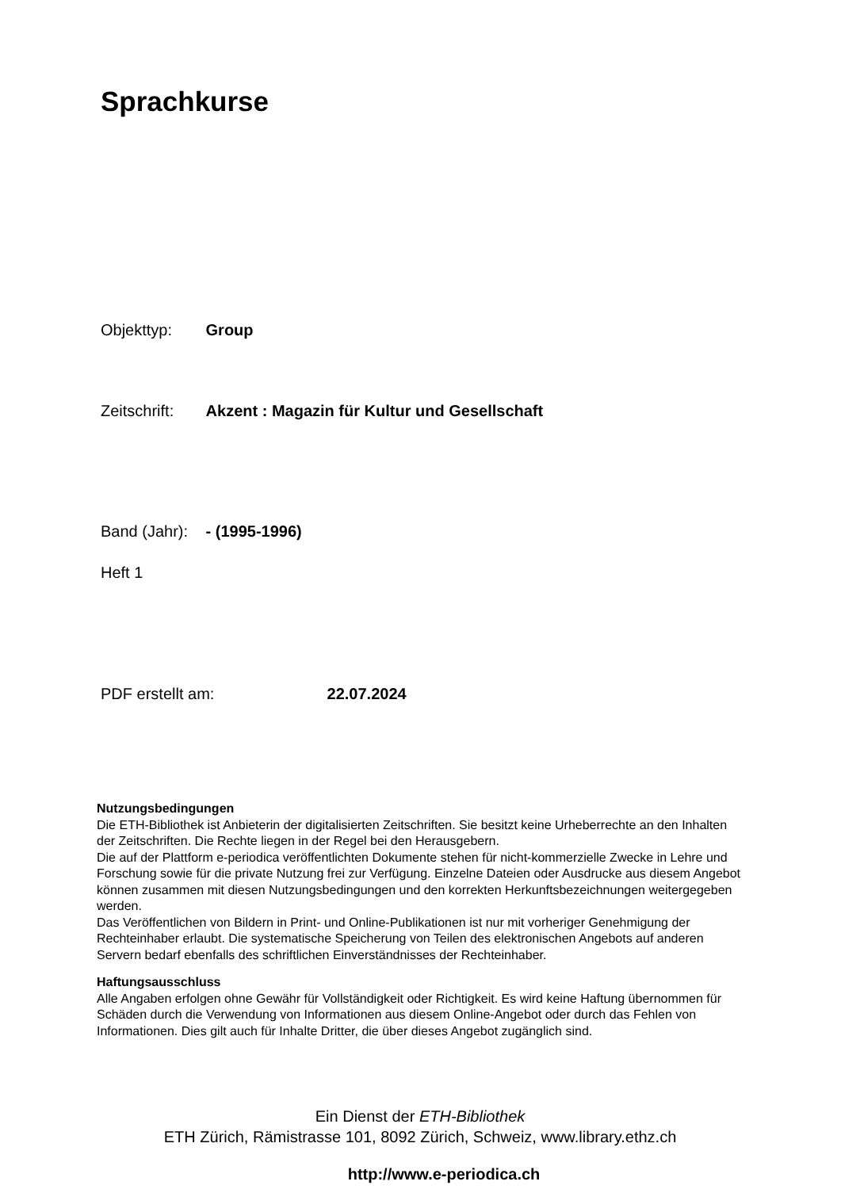Sprachkurse
Objekttyp: Group
Zeitschrift: Akzent : Magazin für Kultur und Gesellschaft
Band (Jahr): - (1995-1996)
Heft 1
PDF erstellt am: 22.07.2024
Nutzungsbedingungen
Die ETH-Bibliothek ist Anbieterin der digitalisierten Zeitschriften. Sie besitzt keine Urheberrechte an den Inhalten der Zeitschriften. Die Rechte liegen in der Regel bei den Herausgebern.
Die auf der Plattform e-periodica veröffentlichten Dokumente stehen für nicht-kommerzielle Zwecke in Lehre und Forschung sowie für die private Nutzung frei zur Verfügung. Einzelne Dateien oder Ausdrucke aus diesem Angebot können zusammen mit diesen Nutzungsbedingungen und den korrekten Herkunftsbezeichnungen weitergegeben werden.
Das Veröffentlichen von Bildern in Print- und Online-Publikationen ist nur mit vorheriger Genehmigung der Rechteinhaber erlaubt. Die systematische Speicherung von Teilen des elektronischen Angebots auf anderen Servern bedarf ebenfalls des schriftlichen Einverständnisses der Rechteinhaber.
Haftungsausschluss
Alle Angaben erfolgen ohne Gewähr für Vollständigkeit oder Richtigkeit. Es wird keine Haftung übernommen für Schäden durch die Verwendung von Informationen aus diesem Online-Angebot oder durch das Fehlen von Informationen. Dies gilt auch für Inhalte Dritter, die über dieses Angebot zugänglich sind.
Ein Dienst der ETH-Bibliothek
ETH Zürich, Rämistrasse 101, 8092 Zürich, Schweiz, www.library.ethz.ch
http://www.e-periodica.ch